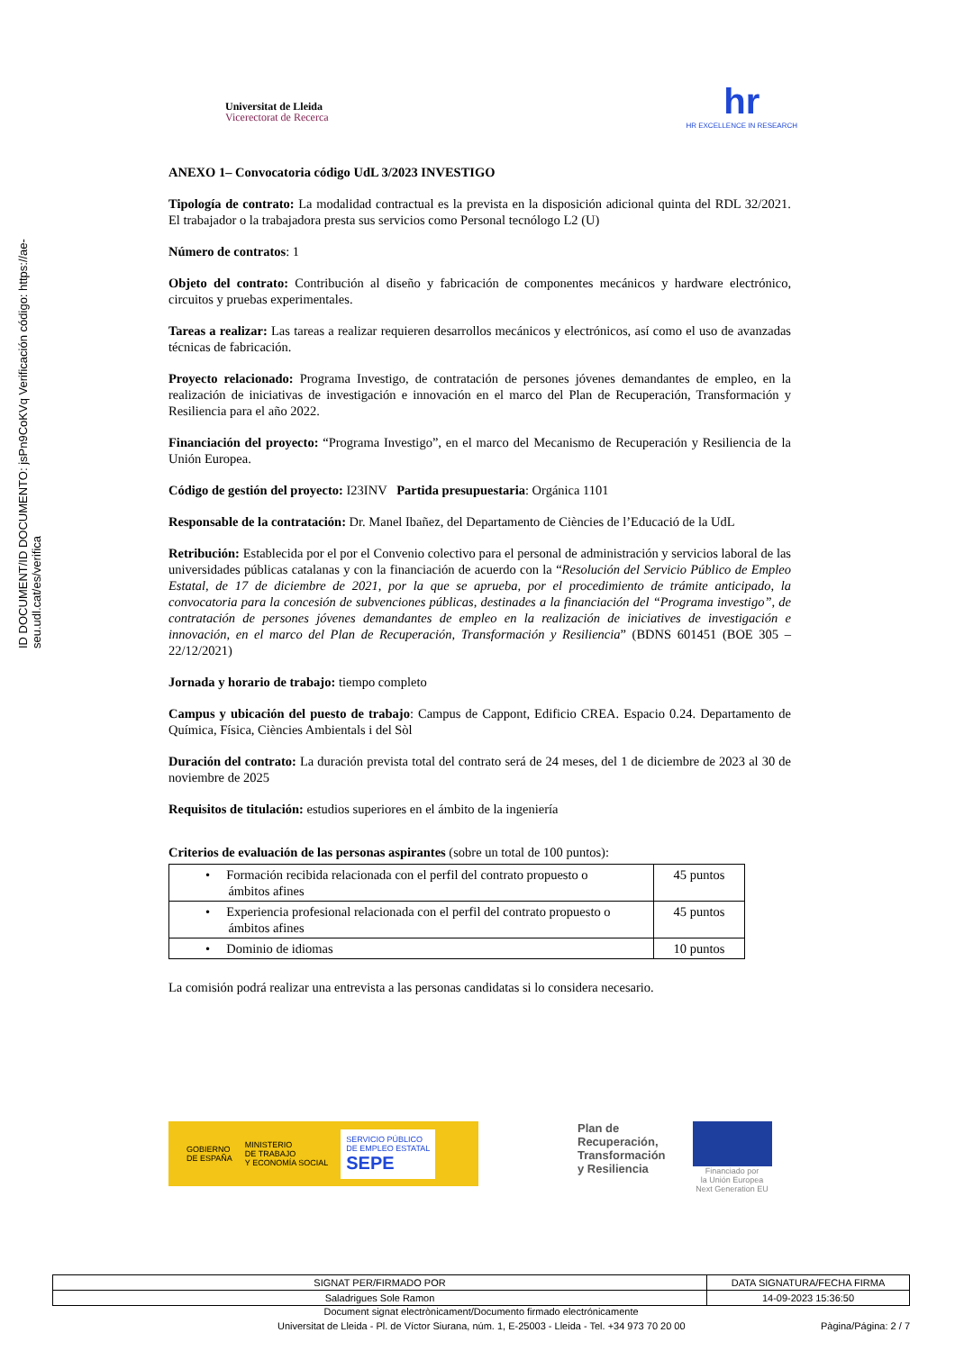ID DOCUMENT/ID DOCUMENTO: jsPn9CoKVq Verificación código: https://ae-seu.udl.cat/es/verifica
Universitat de Lleida
Vicerectorat de Recerca
hr
HR EXCELLENCE IN RESEARCH
ANEXO 1– Convocatoria código UdL 3/2023 INVESTIGO
Tipología de contrato: La modalidad contractual es la prevista en la disposición adicional quinta del RDL 32/2021. El trabajador o la trabajadora presta sus servicios como Personal tecnólogo L2 (U)
Número de contratos: 1
Objeto del contrato: Contribución al diseño y fabricación de componentes mecánicos y hardware electrónico, circuitos y pruebas experimentales.
Tareas a realizar: Las tareas a realizar requieren desarrollos mecánicos y electrónicos, así como el uso de avanzadas técnicas de fabricación.
Proyecto relacionado: Programa Investigo, de contratación de persones jóvenes demandantes de empleo, en la realización de iniciativas de investigación e innovación en el marco del Plan de Recuperación, Transformación y Resiliencia para el año 2022.
Financiación del proyecto: “Programa Investigo”, en el marco del Mecanismo de Recuperación y Resiliencia de la Unión Europea.
Código de gestión del proyecto: I23INV Partida presupuestaria: Orgánica 1101
Responsable de la contratación: Dr. Manel Ibañez, del Departamento de Ciències de l’Educació de la UdL
Retribución: Establecida por el por el Convenio colectivo para el personal de administración y servicios laboral de las universidades públicas catalanas y con la financiación de acuerdo con la “Resolución del Servicio Público de Empleo Estatal, de 17 de diciembre de 2021, por la que se aprueba, por el procedimiento de trámite anticipado, la convocatoria para la concesión de subvenciones públicas, destinades a la financiación del “Programa investigo”, de contratación de persones jóvenes demandantes de empleo en la realización de iniciatives de investigación e innovación, en el marco del Plan de Recuperación, Transformación y Resiliencia” (BDNS 601451 (BOE 305 – 22/12/2021)
Jornada y horario de trabajo: tiempo completo
Campus y ubicación del puesto de trabajo: Campus de Cappont, Edificio CREA. Espacio 0.24. Departamento de Química, Física, Ciències Ambientals i del Sòl
Duración del contrato: La duración prevista total del contrato será de 24 meses, del 1 de diciembre de 2023 al 30 de noviembre de 2025
Requisitos de titulación: estudios superiores en el ámbito de la ingeniería
Criterios de evaluación de las personas aspirantes (sobre un total de 100 puntos):
| • Formación recibida relacionada con el perfil del contrato propuesto o ámbitos afines | 45 puntos |
| • Experiencia profesional relacionada con el perfil del contrato propuesto o ámbitos afines | 45 puntos |
| • Dominio de idiomas | 10 puntos |
La comisión podrá realizar una entrevista a las personas candidatas si lo considera necesario.
GOBIERNO
DE ESPAÑA MINISTERIO
DE TRABAJO
Y ECONOMÍA SOCIAL SERVICIO PÚBLICO
DE EMPLEO ESTATAL
SEPE
Plan de
Recuperación,
Transformación
y Resiliencia
Financiado por
la Unión Europea
Next Generation EU
| SIGNAT PER/FIRMADO POR | DATA SIGNATURA/FECHA FIRMA |
| Saladrigues Sole Ramon | 14-09-2023 15:36:50 |
Document signat electrònicament/Documento firmado electrónicamente
Universitat de Lleida - Pl. de Víctor Siurana, núm. 1, E-25003 - Lleida - Tel. +34 973 70 20 00 Pàgina/Página: 2 / 7